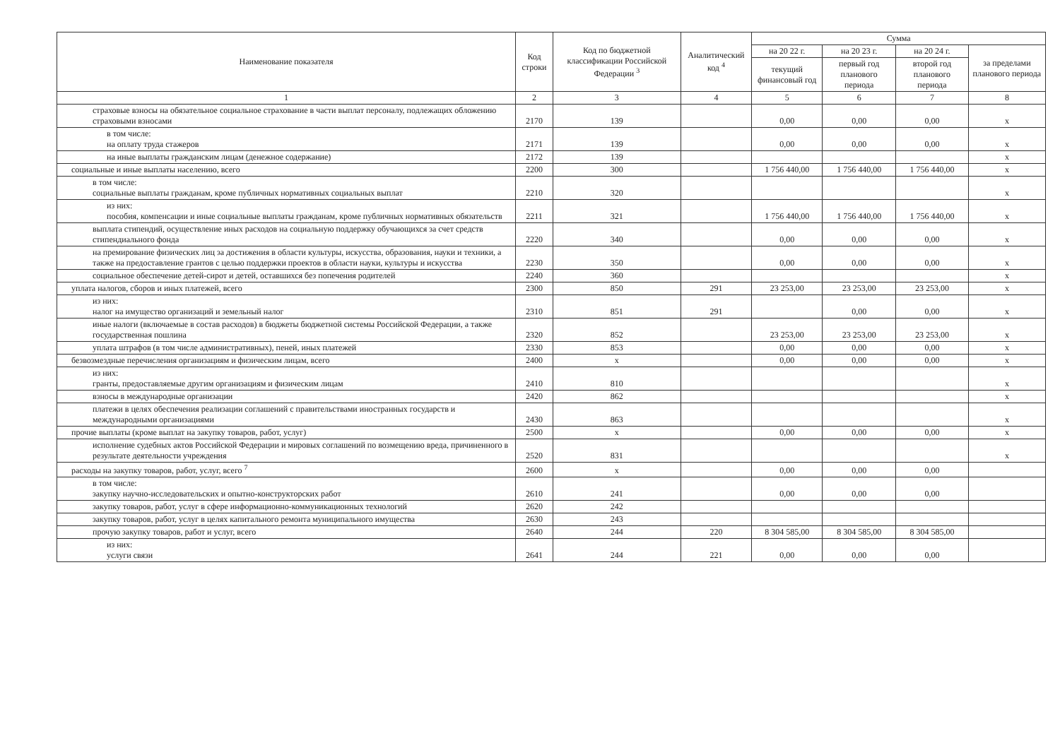| Наименование показателя | Код строки | Код по бюджетной классификации Российской Федерации <sup>3</sup> | Аналитический код <sup>4</sup> | Сумма | | | |
| --- | --- | --- | --- | --- | --- | --- | --- |
| | | | | на 20 22 г. | на 20 23 г. | на 20 24 г. | за пределами планового периода |
| | | | | текущий финансовый год | первый год планового периода | второй год планового периода | |
| 1 | 2 | 3 | 4 | 5 | 6 | 7 | 8 |
| страховые взносы на обязательное социальное страхование в части выплат персоналу, подлежащих обложению страховыми взносами | 2170 | 139 | | 0,00 | 0,00 | 0,00 | x |
| в том числе: на оплату труда стажеров | 2171 | 139 | | 0,00 | 0,00 | 0,00 | x |
| на иные выплаты гражданским лицам (денежное содержание) | 2172 | 139 | | | | | x |
| социальные и иные выплаты населению, всего | 2200 | 300 | | 1 756 440,00 | 1 756 440,00 | 1 756 440,00 | x |
| в том числе: социальные выплаты гражданам, кроме публичных нормативных социальных выплат | 2210 | 320 | | | | | x |
| из них: пособия, компенсации и иные социальные выплаты гражданам, кроме публичных нормативных обязательств | 2211 | 321 | | 1 756 440,00 | 1 756 440,00 | 1 756 440,00 | x |
| выплата стипендий, осуществление иных расходов на социальную поддержку обучающихся за счет средств стипендиального фонда | 2220 | 340 | | 0,00 | 0,00 | 0,00 | x |
| на премирование физических лиц за достижения в области культуры, искусства, образования, науки и техники, а также на предоставление грантов с целью поддержки проектов в области науки, культуры и искусства | 2230 | 350 | | 0,00 | 0,00 | 0,00 | x |
| социальное обеспечение детей-сирот и детей, оставшихся без попечения родителей | 2240 | 360 | | | | | x |
| уплата налогов, сборов и иных платежей, всего | 2300 | 850 | 291 | 23 253,00 | 23 253,00 | 23 253,00 | x |
| из них: налог на имущество организаций и земельный налог | 2310 | 851 | 291 | | 0,00 | 0,00 | x |
| иные налоги (включаемые в состав расходов) в бюджеты бюджетной системы Российской Федерации, а также государственная пошлина | 2320 | 852 | | 23 253,00 | 23 253,00 | 23 253,00 | x |
| уплата штрафов (в том числе административных), пеней, иных платежей | 2330 | 853 | | 0,00 | 0,00 | 0,00 | x |
| безвозмездные перечисления организациям и физическим лицам, всего | 2400 | x | | 0,00 | 0,00 | 0,00 | x |
| из них: гранты, предоставляемые другим организациям и физическим лицам | 2410 | 810 | | | | | x |
| взносы в международные организации | 2420 | 862 | | | | | x |
| платежи в целях обеспечения реализации соглашений с правительствами иностранных государств и международными организациями | 2430 | 863 | | | | | x |
| прочие выплаты (кроме выплат на закупку товаров, работ, услуг) | 2500 | x | | 0,00 | 0,00 | 0,00 | x |
| исполнение судебных актов Российской Федерации и мировых соглашений по возмещению вреда, причиненного в результате деятельности учреждения | 2520 | 831 | | | | | x |
| расходы на закупку товаров, работ, услуг, всего <sup>7</sup> | 2600 | x | | 0,00 | 0,00 | 0,00 | |
| в том числе: закупку научно-исследовательских и опытно-конструкторских работ | 2610 | 241 | | 0,00 | 0,00 | 0,00 | |
| закупку товаров, работ, услуг в сфере информационно-коммуникационных технологий | 2620 | 242 | | | | | |
| закупку товаров, работ, услуг в целях капитального ремонта муниципального имущества | 2630 | 243 | | | | | |
| прочую закупку товаров, работ и услуг, всего | 2640 | 244 | 220 | 8 304 585,00 | 8 304 585,00 | 8 304 585,00 | |
| из них: услуги связи | 2641 | 244 | 221 | 0,00 | 0,00 | 0,00 | |